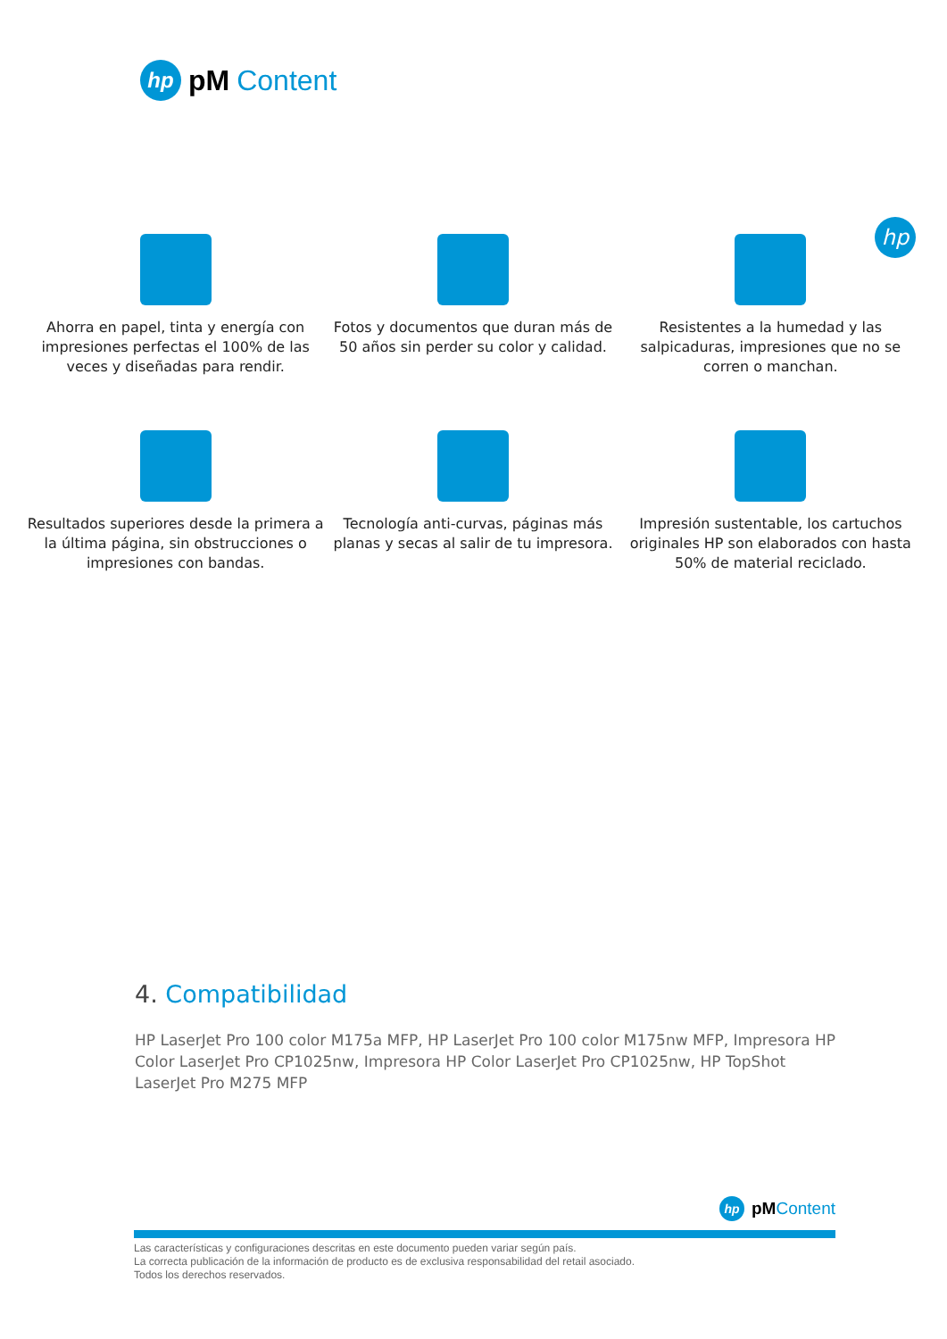hp
pM Content
hp
Ahorra en papel, tinta y energía con impresiones perfectas el 100% de las veces y diseñadas para rendir.
Fotos y documentos que duran más de 50 años sin perder su color y calidad.
Resistentes a la humedad y las salpicaduras, impresiones que no se corren o manchan.
Resultados superiores desde la primera a la última página, sin obstrucciones o impresiones con bandas.
Tecnología anti-curvas, páginas más planas y secas al salir de tu impresora.
Impresión sustentable, los cartuchos originales HP son elaborados con hasta 50% de material reciclado.
4. Compatibilidad
HP LaserJet Pro 100 color M175a MFP, HP LaserJet Pro 100 color M175nw MFP, Impresora HP Color LaserJet Pro CP1025nw, Impresora HP Color LaserJet Pro CP1025nw, HP TopShot LaserJet Pro M275 MFP
hp
pMContent
Las características y configuraciones descritas en este documento pueden variar según país.
La correcta publicación de la información de producto es de exclusiva responsabilidad del retail asociado.
Todos los derechos reservados.